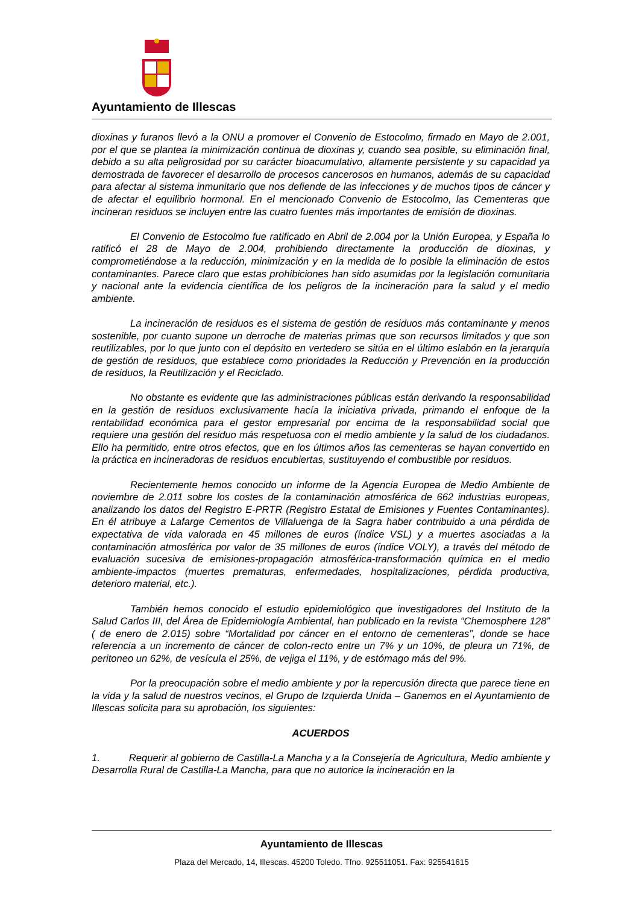Ayuntamiento de Illescas
dioxinas y furanos llevó a la ONU a promover el Convenio de Estocolmo, firmado en Mayo de 2.001, por el que se plantea la minimización continua de dioxinas y, cuando sea posible, su eliminación final, debido a su alta peligrosidad por su carácter bioacumulativo, altamente persistente y su capacidad ya demostrada de favorecer el desarrollo de procesos cancerosos en humanos, además de su capacidad para afectar al sistema inmunitario que nos defiende de las infecciones y de muchos tipos de cáncer y de afectar el equilibrio hormonal. En el mencionado Convenio de Estocolmo, las Cementeras que incineran residuos se incluyen entre las cuatro fuentes más importantes de emisión de dioxinas.
El Convenio de Estocolmo fue ratificado en Abril de 2.004 por la Unión Europea, y España lo ratificó el 28 de Mayo de 2.004, prohibiendo directamente la producción de dioxinas, y comprometiéndose a la reducción, minimización y en la medida de lo posible la eliminación de estos contaminantes. Parece claro que estas prohibiciones han sido asumidas por la legislación comunitaria y nacional ante la evidencia científica de los peligros de la incineración para la salud y el medio ambiente.
La incineración de residuos es el sistema de gestión de residuos más contaminante y menos sostenible, por cuanto supone un derroche de materias primas que son recursos limitados y que son reutilizables, por lo que junto con el depósito en vertedero se sitúa en el último eslabón en la jerarquía de gestión de residuos, que establece como prioridades la Reducción y Prevención en la producción de residuos, la Reutilización y el Reciclado.
No obstante es evidente que las administraciones públicas están derivando la responsabilidad en la gestión de residuos exclusivamente hacía la iniciativa privada, primando el enfoque de la rentabilidad económica para el gestor empresarial por encima de la responsabilidad social que requiere una gestión del residuo más respetuosa con el medio ambiente y la salud de los ciudadanos. Ello ha permitido, entre otros efectos, que en los últimos años las cementeras se hayan convertido en la práctica en incineradoras de residuos encubiertas, sustituyendo el combustible por residuos.
Recientemente hemos conocido un informe de la Agencia Europea de Medio Ambiente de noviembre de 2.011 sobre los costes de la contaminación atmosférica de 662 industrias europeas, analizando los datos del Registro E-PRTR (Registro Estatal de Emisiones y Fuentes Contaminantes). En él atribuye a Lafarge Cementos de Villaluenga de la Sagra haber contribuido a una pérdida de expectativa de vida valorada en 45 millones de euros (índice VSL) y a muertes asociadas a la contaminación atmosférica por valor de 35 millones de euros (índice VOLY), a través del método de evaluación sucesiva de emisiones-propagación atmosférica-transformación química en el medio ambiente-impactos (muertes prematuras, enfermedades, hospitalizaciones, pérdida productiva, deterioro material, etc.).
También hemos conocido el estudio epidemiológico que investigadores del Instituto de la Salud Carlos III, del Área de Epidemiología Ambiental, han publicado en la revista “Chemosphere 128” ( de enero de 2.015) sobre “Mortalidad por cáncer en el entorno de cementeras”, donde se hace referencia a un incremento de cáncer de colon-recto entre un 7% y un 10%, de pleura un 71%, de peritoneo un 62%, de vesícula el 25%, de vejiga el 11%, y de estómago más del 9%.
Por la preocupación sobre el medio ambiente y por la repercusión directa que parece tiene en la vida y la salud de nuestros vecinos, el Grupo de Izquierda Unida – Ganemos en el Ayuntamiento de Illescas solicita para su aprobación, los siguientes:
ACUERDOS
1. Requerir al gobierno de Castilla-La Mancha y a la Consejería de Agricultura, Medio ambiente y Desarrolla Rural de Castilla-La Mancha, para que no autorice la incineración en la
Ayuntamiento de Illescas
Plaza del Mercado, 14, Illescas. 45200 Toledo. Tfno. 925511051. Fax: 925541615